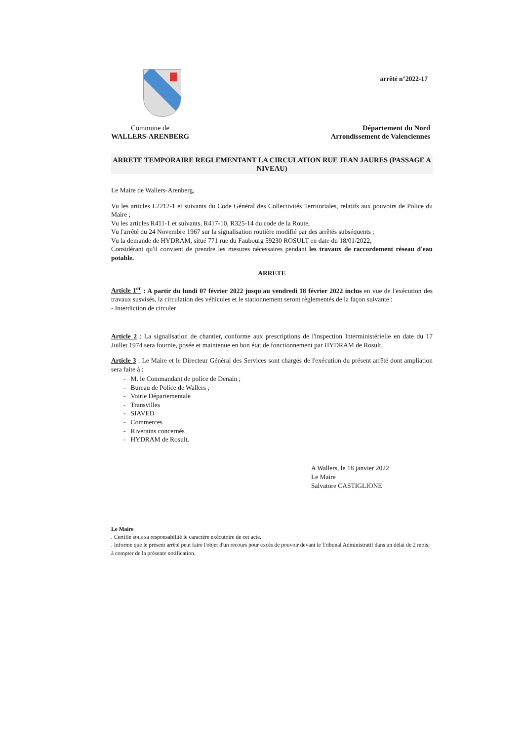arrêté n°2022-17
Commune de
WALLERS-ARENBERG
Département du Nord
Arrondissement de Valenciennes
ARRETE TEMPORAIRE REGLEMENTANT LA CIRCULATION RUE JEAN JAURES (PASSAGE A NIVEAU)
Le Maire de Wallers-Arenberg,
Vu les articles L2212-1 et suivants du Code Général des Collectivités Territoriales, relatifs aux pouvoirs de Police du Maire ;
Vu les articles R411-1 et suivants, R417-10, R325-14 du code de la Route,
Vu l'arrêté du 24 Novembre 1967 sur la signalisation routière modifié par des arrêtés subséquents ;
Vu la demande de HYDRAM, situé 771 rue du Faubourg 59230 ROSULT en date du 18/01/2022;
Considérant qu'il convient de prendre les mesures nécessaires pendant les travaux de raccordement réseau d'eau potable.
ARRETE
Article 1<sup>er</sup> : A partir du lundi 07 février 2022 jusqu'au vendredi 18 février 2022 inclus en vue de l'exécution des travaux susvisés, la circulation des véhicules et le stationnement seront règlementés de la façon suivante :
- Interdiction de circuler
Article 2 : La signalisation de chantier, conforme aux prescriptions de l'inspection Interministérielle en date du 17 Juillet 1974 sera fournie, posée et maintenue en bon état de fonctionnement par HYDRAM de Rosult.
Article 3 : Le Maire et le Directeur Général des Services sont chargés de l'exécution du présent arrêté dont ampliation sera faite à :
- M. le Commandant de police de Denain ;
- Bureau de Police de Wallers ;
- Voirie Départementale
- Transvilles
- SIAVED
- Commerces
- Riverains concernés
- HYDRAM de Rosult.
A Wallers, le 18 janvier 2022
Le Maire
Salvatore CASTIGLIONE
Le Maire
. Certifie sous sa responsabilité le caractère exécutoire de cet acte.
. Informe que le présent arrêté peut faire l'objet d'un recours pour excès de pouvoir devant le Tribunal Administratif dans un délai de 2 mois, à compter de la présente notification.